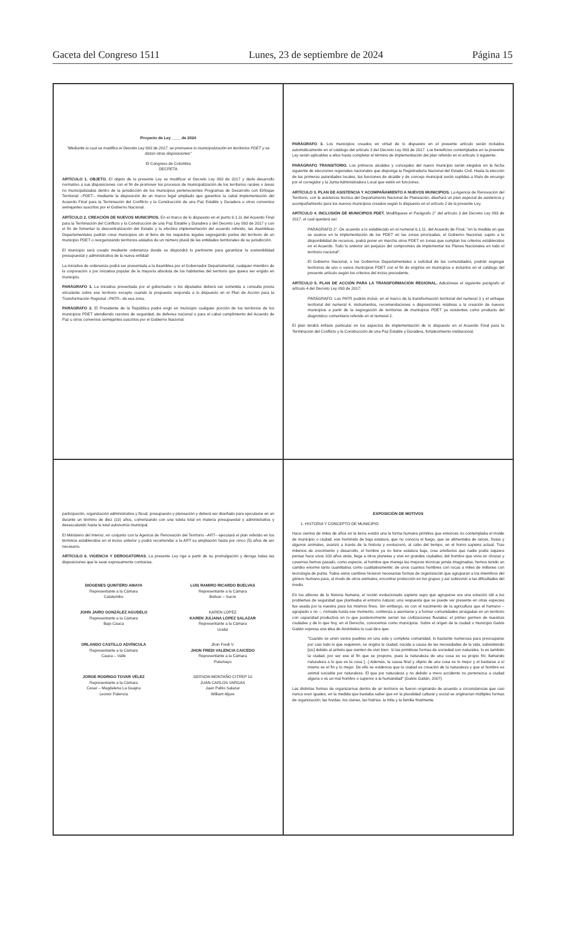Gaceta del Congreso 1511 Lunes, 23 de septiembre de 2024 Página 15
Proyecto de Ley ____ de 2024
"Mediante la cual se modifica el Decreto Ley 893 de 2017, se promueve la municipalización en territorios PDET y se dictan otras disposiciones"
El Congreso de Colombia
DECRETA
ARTÍCULO 1. OBJETO. El objeto de la presente Ley es modificar el Decreto Ley 893 de 2017 y darle desarrollo normativo a sus disposiciones con el fin de promover los procesos de municipalización de los territorios rurales o áreas no municipalizadas dentro de la jurisdicción de los municipios pertenecientes Programas de Desarrollo con Enfoque Territorial –PDET– mediante la disposición de un marco legal ampliado que garantice la cabal implementación del Acuerdo Final para la Terminación del Conflicto y la Construcción de una Paz Estable y Duradera u otros convenios semejantes suscritos por el Gobierno Nacional.
ARTÍCULO 2. CREACIÓN DE NUEVOS MUNICIPIOS. En el marco de lo dispuesto en el punto 6.1.11 del Acuerdo Final para la Terminación del Conflicto y la Construcción de una Paz Estable y Duradera y del Decreto Ley 893 de 2017 y con el fin de fomentar la descentralización del Estado y la efectiva implementación del acuerdo referido, las Asambleas Departamentales podrán crear municipios sin el lleno de los requisitos legales segregando partes del territorio de un municipio PDET o reorganizando territorios aislados de un número plural de las entidades territoriales de su jurisdicción.
El municipio será creado mediante ordenanza donde se dispondrá lo pertinente para garantizar la sostenibilidad presupuestal y administrativa de la nueva entidad
La iniciativa de ordenanza podrá ser presentada a la Asamblea por el Gobernador Departamental, cualquier miembro de la corporación o por iniciativa popular de la mayoría absoluta de los habitantes del territorio que quiera ser erigido en municipio.
PARÁGRAFO 1. La iniciativa presentada por el gobernador o los diputados deberá ser sometida a consulta previa vinculante sobre ese territorio excepto cuando la propuesta responda a lo dispuesto en el Plan de Acción para la Transformación Regional –PATR– de esa zona.
PARÁGRAFO 2. El Presidente de la República podrá erigir en municipio cualquier porción de los territorios de los municipios PDET atendiendo razones de seguridad, de defensa nacional o para el cabal cumplimiento del Acuerdo de Paz u otros convenios semejantes suscritos por el Gobierno Nacional.
PARÁGRAFO 3. Los municipios creados en virtud de lo dispuesto en el presente artículo serán incluidos automáticamente en el catálogo del artículo 3 del Decreto Ley 893 de 2017. Los beneficios contemplados en la presente Ley serán aplicables a ellos hasta completar el término de implementación del plan referido en el artículo 3 siguiente.
PARÁGRAFO TRANSITORIO. Los primeros alcaldes y concejales del nuevo municipio serán elegidos en la fecha siguiente de elecciones regionales nacionales que disponga la Registraduría Nacional del Estado Civil. Hasta la elección de las primeras autoridades locales, las funciones de alcalde y de concejo municipal serán suplidas a título de encargo por el corregidor y la Junta Administradora Local que estén en funciones.
ARTÍCULO 3. PLAN DE ASISTENCIA Y ACOMPAÑAMIENTO A NUEVOS MUNICIPIOS. La Agencia de Renovación del Territorio, con la asistencia técnica del Departamento Nacional de Planeación, diseñará un plan especial de asistencia y acompañamiento para los nuevos municipios creados según lo dispuesto en el artículo 2 de la presente Ley.
ARTÍCULO 4. INCLUSIÓN DE MUNICIPIOS PDET. Modifíquese el Parágrafo 2° del artículo 3 del Decreto Ley 893 de 2017, el cual quedará así:
PARÁGRAFO 2°. De acuerdo a lo establecido en el numeral 6.1.11. del Acuerdo de Final, "en la medida en que se avance en la implementación de los PDET en las zonas priorizadas, el Gobierno Nacional, sujeto a la disponibilidad de recursos, podrá poner en marcha otros PDET en zonas que cumplan los criterios establecidos en el Acuerdo. Todo lo anterior sin perjuicio del compromiso de implementar los Planes Nacionales en todo el territorio nacional".
El Gobierno Nacional, o los Gobiernos Departamentales a solicitud de las comunidades, podrán segregar territorios de uno o varios municipios PDET con el fin de erigirlos en municipios e incluirlos en el catálogo del presente artículo según los criterios del inciso precedente.
ARTÍCULO 5. PLAN DE ACCIÓN PARA LA TRANSFORMACIÓN REGIONAL. Adiciónese el siguiente parágrafo al artículo 4 del Decreto Ley 893 de 2017:
PARÁGRAFO. Los PATR podrán incluir, en el marco de la transformación territorial del numeral 3 y el enfoque territorial del numeral 4, instrumentos, recomendaciones o disposiciones relativas a la creación de nuevos municipios a partir de la segregación de territorios de municipios PDET ya existentes como producto del diagnóstico comunitario referido en el numeral 2.
El plan tendrá énfasis particular en los aspectos de implementación de lo dispuesto en el Acuerdo Final para la Terminación del Conflicto y la Construcción de una Paz Estable y Duradera, fortalecimiento institucional,
participación, organización administrativa y fiscal, presupuesto y planeación y deberá ser diseñado para ejecutarse en un durante un término de diez (10) años, comenzando con una tutela total en materia presupuestal y administrativa y desescalando hasta la total autonomía municipal.
El Ministerio del Interior, en conjunto con la Agencia de Renovación del Territorio –ART– ejecutará el plan referido en los términos establecidos en el inciso anterior y podrá recomendar a la ART su ampliación hasta por cinco (5) años de ser necesario.
ARTÍCULO 6. VIGENCIA Y DEROGATORIAS. La presente Ley rige a partir de su promulgación y deroga todas las disposiciones que le sean expresamente contrarias.
DIÓGENES QUINTERO AMAYA
Representante a la Cámara
Catatumbo
LUIS RAMIRO RICARDO BUELVAS
Representante a la Cámara
Bolívar – Sucre
JOHN JAIRO GONZÁLEZ AGUDELO
Representante a la Cámara
Bajo Cauca
KAREN LOPEZ
KAREN JULIANA LÓPEZ SALAZAR
Representante a la Cámara
Urabá
ORLANDO CASTILLO ADVÍNCULA
Representante a la Cámara
Cauca – Valle
Jhon Fredi V.
JHON FREDI VALENCIA CAICEDO
Representante a la Cámara
Putumayo
JORGE RODRIGO TOVAR VÉLEZ
Representante a la Cámara
Cesar – Magdalena La Guajira
Leonor Palencia
GERSON MONTAÑO CITREP 10
JUAN CARLOS VARGAS
Juan Pablo Salazar
William Aljure
EXPOSICIÓN DE MOTIVOS
1. HISTORIA Y CONCEPTO DE MUNICIPIO
Hace cientos de miles de años en la tierra existió una la forma humana primitiva que entonces no contemplaba el molde de municipio o ciudad; ese homínido de baja estatura, que no conocía el fuego, que se alimentaba de raíces, frutas y algunos animales, avanzó a través de la historia y evolucionó, al cabo del tiempo, en el homo sapiens actual. Tras milenios de crecimiento y desarrollo, el hombre ya no tiene estatura baja, crea artefactos que nadie podía siquiera pensar hace unos 100 años atrás, llega a otros planetas y vive en grandes ciudades; del hombre que vivía en chozas y cavernas hemos pasado, como especie, al hombre que maneja las mejores técnicas jamás imaginadas, hemos tenido un cambio enorme tanto cuantitativa como cualitativamente: de unos cuantos hombres con rocas a miles de millones con tecnología de punta. Todos estos cambios hicieron necesarias formas de organización que agruparan a los miembros del género humano para, al modo de otros animales, encontrar protección en los grupos y así sobrevivir a las dificultades del medio.
En los albores de la historia humana, el recién evolucionado sapiens supo que agruparse era una solución útil a los problemas de seguridad que planteaba el entorno natural, una respuesta que se puede ver presente en otras especies fue usada por la nuestra para los mismos fines. Sin embargo, es con el nacimiento de la agricultura que el humano – agrupado o no –, nómada hasta ese momento, comienza a asentarse y a formar comunidades arraigadas en un territorio con capacidad productiva en lo que posteriormente serían las civilizaciones fluviales: el primer germen de nuestras ciudades y de lo que hoy, en el Derecho, conocemos como municipios. Sobre el origen de la ciudad o municipio Galvis Gaitán expresa una idea de Aristóteles la cual dice que:
"Cuando se unen varios pueblos en una sola y completa comunidad, lo bastante numerosa para preocuparse por casi todo lo que requieren, se origina la ciudad, nacida a causa de las necesidades de la vida, subsistiendo [sic] debido al anhelo que sienten de vivir bien. Si las primitivas formas de sociedad son naturales, lo es también la ciudad, por ser ese el fin que se propone, pues la naturaleza de una cosa es su propio fin; llamando naturaleza a lo que es la cosa [...] Además, la causa final y objeto de una cosa es lo mejor y el bastarse a sí mismo es el fin y lo mejor. De ello se evidencia que la ciudad es creación de la naturaleza y que el hombre es animal sociable por naturaleza. El que por naturaleza y no debido a mero accidente no pertenezca a ciudad alguna o es un mal hombre o superior a la humanidad" (Galvis Gaitán, 2007)
Las distintas formas de organizarnos dentro de un territorio se fueron originando de acuerdo a circunstancias que casi nunca eran iguales, en la medida que bastaba saber que en la pluralidad cultural y social se originarían múltiples formas de organización; las hordas, los clanes, las fratrías, la tribu y la familia finalmente